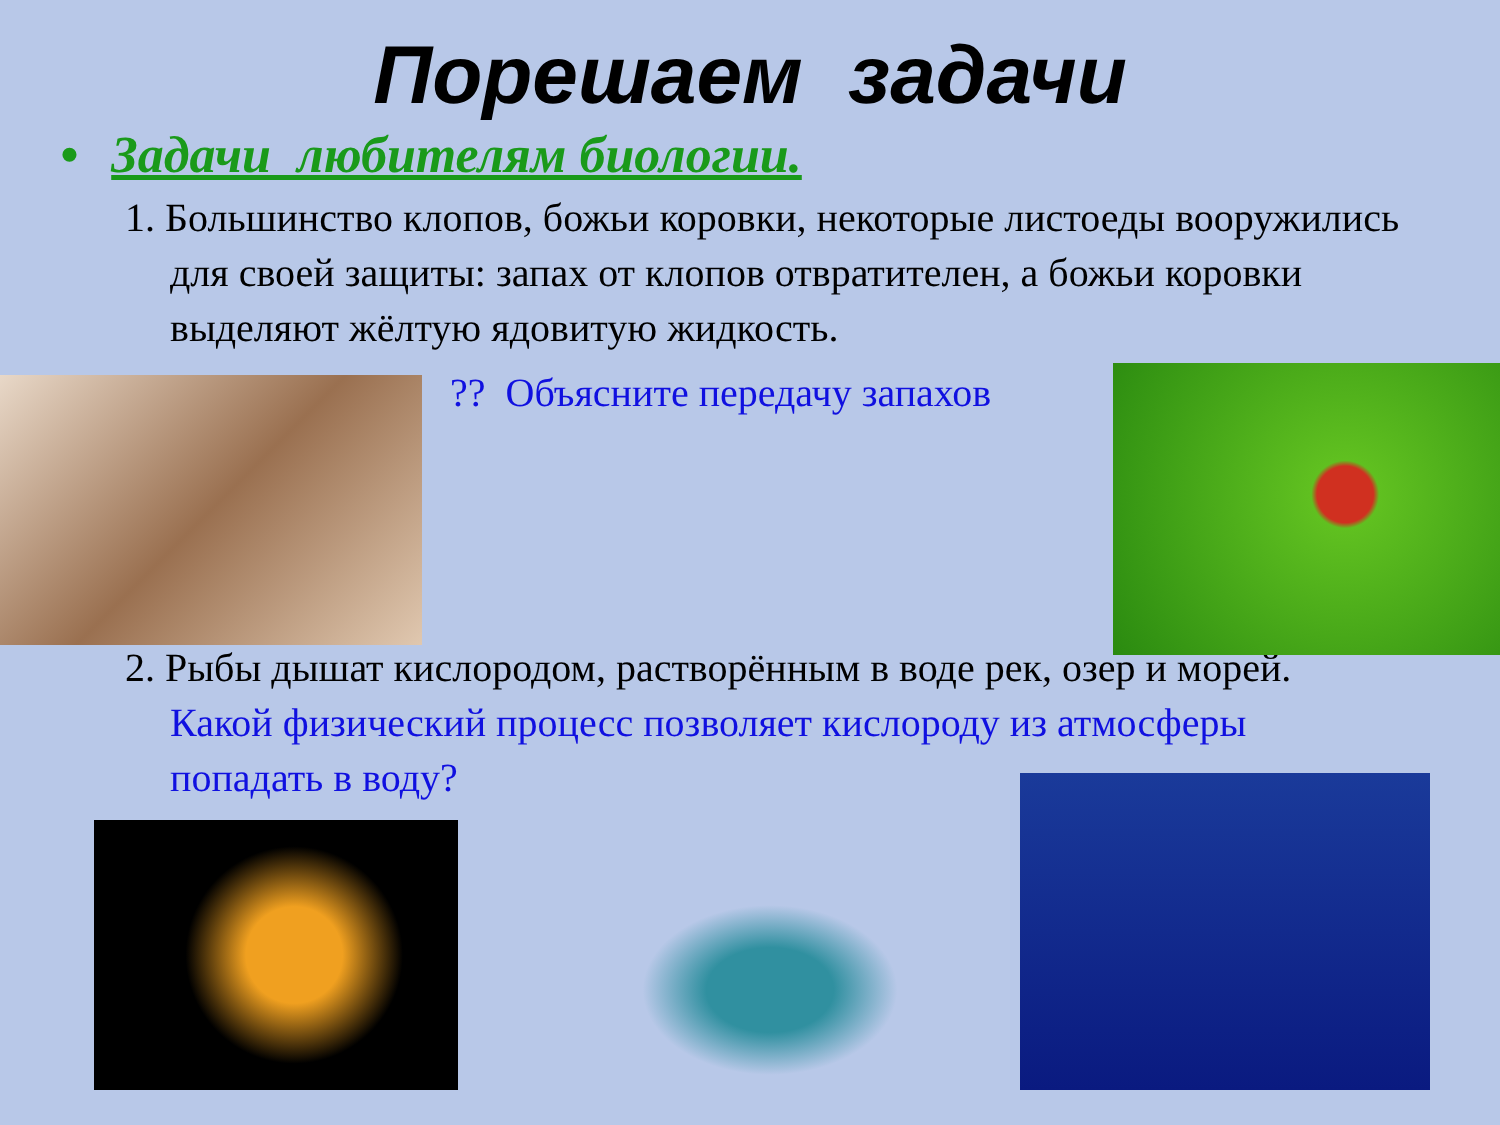Порешаем задачи
• Задачи любителям биологии.
1. Большинство клопов, божьи коровки, некоторые листоеды вооружились для своей защиты: запах от клопов отвратителен, а божьи коровки выделяют жёлтую ядовитую жидкость.
?? Объясните передачу запахов
2. Рыбы дышат кислородом, растворённым в воде рек, озер и морей. Какой физический процесс позволяет кислороду из атмосферы попадать в воду?